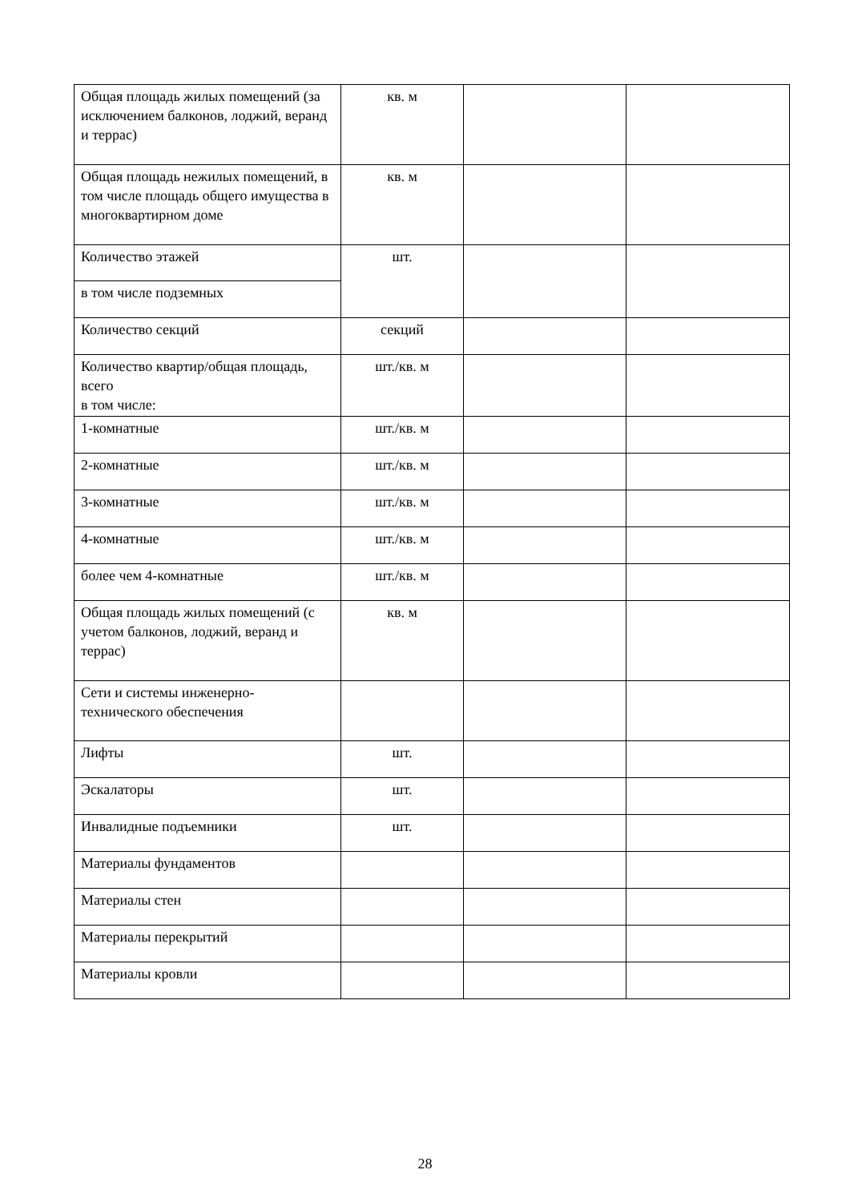| Общая площадь жилых помещений (за исключением балконов, лоджий, веранд и террас) | кв. м | | |
| Общая площадь нежилых помещений, в том числе площадь общего имущества в многоквартирном доме | кв. м | | |
| Количество этажей | шт. | | |
| в том числе подземных | | | |
| Количество секций | секций | | |
| Количество квартир/общая площадь, всего в том числе: | шт./кв. м | | |
| 1-комнатные | шт./кв. м | | |
| 2-комнатные | шт./кв. м | | |
| 3-комнатные | шт./кв. м | | |
| 4-комнатные | шт./кв. м | | |
| более чем 4-комнатные | шт./кв. м | | |
| Общая площадь жилых помещений (с учетом балконов, лоджий, веранд и террас) | кв. м | | |
| Сети и системы инженерно-технического обеспечения | | | |
| Лифты | шт. | | |
| Эскалаторы | шт. | | |
| Инвалидные подъемники | шт. | | |
| Материалы фундаментов | | | |
| Материалы стен | | | |
| Материалы перекрытий | | | |
| Материалы кровли | | | |
28